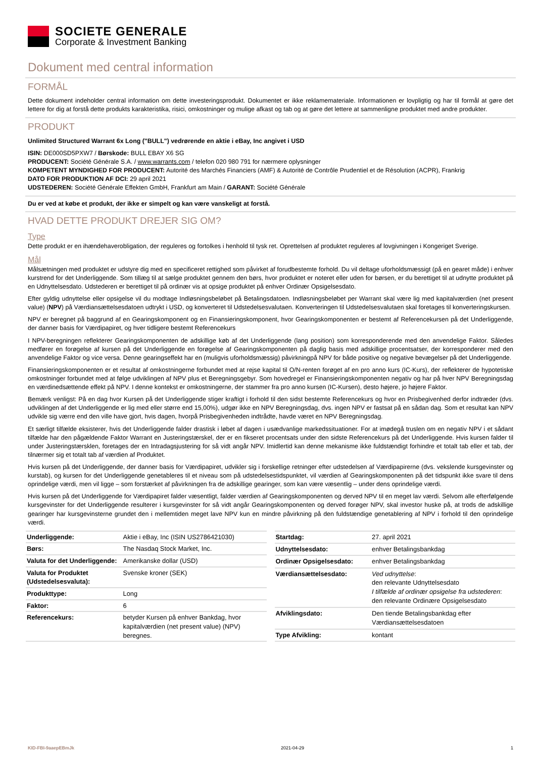SOCIETE GENERALE
Corporate & Investment Banking
Dokument med central information
FORMÅL
Dette dokument indeholder central information om dette investeringsprodukt. Dokumentet er ikke reklamemateriale. Informationen er lovpligtig og har til formål at gøre det lettere for dig at forstå dette produkts karakteristika, risici, omkostninger og mulige afkast og tab og at gøre det lettere at sammenligne produktet med andre produkter.
PRODUKT
Unlimited Structured Warrant 6x Long ("BULL") vedrørende en aktie i eBay, Inc angivet i USD
ISIN: DE000SD5PXW7 / Børskode: BULL EBAY X6 SG
PRODUCENT: Société Générale S.A. / www.warrants.com / telefon 020 980 791 for nærmere oplysninger
KOMPETENT MYNDIGHED FOR PRODUCENT: Autorité des Marchés Financiers (AMF) & Autorité de Contrôle Prudentiel et de Résolution (ACPR), Frankrig
DATO FOR PRODUKTION AF DCI: 29 april 2021
UDSTEDEREN: Société Générale Effekten GmbH, Frankfurt am Main / GARANT: Société Générale
Du er ved at købe et produkt, der ikke er simpelt og kan være vanskeligt at forstå.
HVAD DETTE PRODUKT DREJER SIG OM?
Type
Dette produkt er en ihændehaverobligation, der reguleres og fortolkes i henhold til tysk ret. Oprettelsen af produktet reguleres af lovgivningen i Kongeriget Sverige.
Mål
Målsætningen med produktet er udstyre dig med en specificeret rettighed som påvirket af forudbestemte forhold. Du vil deltage uforholdsmæssigt (på en gearet måde) i enhver kurstrend for det Underliggende. Som tillæg til at sælge produktet gennem den børs, hvor produktet er noteret eller uden for børsen, er du berettiget til at udnytte produktet på en Udnyttelsesdato. Udstederen er berettiget til på ordinær vis at opsige produktet på enhver Ordinær Opsigelsesdato.
Efter gyldig udnyttelse eller opsigelse vil du modtage Indløsningsbeløbet på Betalingsdatoen. Indløsningsbeløbet per Warrant skal være lig med kapitalværdien (net present value) (NPV) på Værdiansættelsesdatoen udtrykt i USD, og konverteret til Udstedelsesvalutaen. Konverteringen til Udstedelsesvalutaen skal foretages til konverteringskursen.
NPV er beregnet på baggrund af en Gearingskomponent og en Finansieringskomponent, hvor Gearingskomponenten er bestemt af Referencekursen på det Underliggende, der danner basis for Værdipapiret, og hver tidligere bestemt Referencekurs
I NPV-beregningen reflekterer Gearingskomponenten de adskillige køb af det Underliggende (lang position) som korresponderende med den anvendelige Faktor. Således medfører en forøgelse af kursen på det Underliggende en forøgelse af Gearingskomponenten på daglig basis med adskillige procentsatser, der korresponderer med den anvendelige Faktor og vice versa. Denne gearingseffekt har en (muligvis uforholdsmæssig) påvirkningpå NPV for både positive og negative bevægelser på det Underliggende.
Finansieringskomponenten er et resultat af omkostningerne forbundet med at rejse kapital til O/N-renten forøget af en pro anno kurs (IC-Kurs), der reflekterer de hypotetiske omkostninger forbundet med at følge udviklingen af NPV plus et Beregningsgebyr. Som hovedregel er Finansieringskomponenten negativ og har på hver NPV Beregningsdag en værdinedsættende effekt på NPV. I denne kontekst er omkostningerne, der stammer fra pro anno kursen (IC-Kursen), desto højere, jo højere Faktor.
Bemærk venligst: På en dag hvor Kursen på det Underliggende stiger kraftigt i forhold til den sidst bestemte Referencekurs og hvor en Prisbegivenhed derfor indtræder (dvs. udviklingen af det Underliggende er lig med eller større end 15,00%), udgør ikke en NPV Beregningsdag, dvs. ingen NPV er fastsat på en sådan dag. Som et resultat kan NPV udvikle sig værre end den ville have gjort, hvis dagen, hvorpå Prisbegivenheden indtrådte, havde været en NPV Beregningsdag.
Et særligt tilfælde eksisterer, hvis det Underliggende falder drastisk i løbet af dagen i usædvanlige markedssituationer. For at imødegå truslen om en negativ NPV i et sådant tilfælde har den pågældende Faktor Warrant en Justeringstærskel, der er en fikseret procentsats under den sidste Referencekurs på det Underliggende. Hvis kursen falder til under Justeringstærsklen, foretages der en Intradagsjustering for så vidt angår NPV. Imidlertid kan denne mekanisme ikke fuldstændigt forhindre et totalt tab eller et tab, der tilnærmer sig et totalt tab af værdien af Produktet.
Hvis kursen på det Underliggende, der danner basis for Værdipapiret, udvikler sig i forskellige retninger efter udstedelsen af Værdipapirerne (dvs. vekslende kursgevinster og kurstab), og kursen for det Underliggende genetableres til et niveau som på udstedelsestidspunktet, vil værdien af Gearingskomponenten på det tidspunkt ikke svare til dens oprindelige værdi, men vil ligge – som forstærket af påvirkningen fra de adskillige gearinger, som kan være væsentlig – under dens oprindelige værdi.
Hvis kursen på det Underliggende for Værdipapiret falder væsentligt, falder værdien af Gearingskomponenten og derved NPV til en meget lav værdi. Selvom alle efterfølgende kursgevinster for det Underliggende resulterer i kursgevinster for så vidt angår Gearingskomponenten og derved forøger NPV, skal investor huske på, at trods de adskillige gearinger har kursgevinsterne grundet den i mellemtiden meget lave NPV kun en mindre påvirkning på den fuldstændige genetablering af NPV i forhold til den oprindelige værdi.
| Underliggende: | Aktie i eBay, Inc (ISIN US2786421030) |
| Børs: | The Nasdaq Stock Market, Inc. |
| Valuta for det Underliggende: | Amerikanske dollar (USD) |
| Valuta for Produktet (Udstedelsesvaluta): | Svenske kroner (SEK) |
| Produkttype: | Long |
| Faktor: | 6 |
| Referencekurs: | betyder Kursen på enhver Bankdag, hvor kapitalværdien (net present value) (NPV) beregnes. |
| Startdag: | 27. april 2021 |
| Udnyttelsesdato: | enhver Betalingsbankdag |
| Ordinær Opsigelsesdato: | enhver Betalingsbankdag |
| Værdiansættelsesdato: | Ved udnyttelse : den relevante Udnyttelsesdato I tilfælde af ordinær opsigelse fra udstederen : den relevante Ordinære Opsigelsesdato |
| Afviklingsdato: | Den tiende Betalingsbankdag efter Værdiansættelsesdatoen |
| Type Afvikling: | kontant |
KID-FBI-9aaepEBmJk 2021-04-29 1